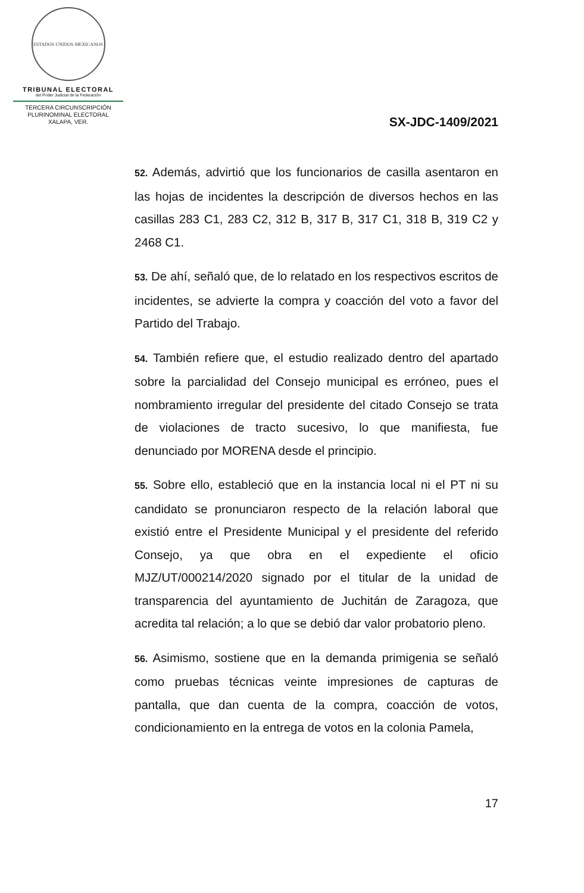ESTADOS UNIDOS MEXICANOS
TRIBUNAL ELECTORAL
del Poder Judicial de la Federación
TERCERA CIRCUNSCRIPCIÓN
PLURINOMINAL ELECTORAL
XALAPA, VER.
SX-JDC-1409/2021
52. Además, advirtió que los funcionarios de casilla asentaron en las hojas de incidentes la descripción de diversos hechos en las casillas 283 C1, 283 C2, 312 B, 317 B, 317 C1, 318 B, 319 C2 y 2468 C1.
53. De ahí, señaló que, de lo relatado en los respectivos escritos de incidentes, se advierte la compra y coacción del voto a favor del Partido del Trabajo.
54. También refiere que, el estudio realizado dentro del apartado sobre la parcialidad del Consejo municipal es erróneo, pues el nombramiento irregular del presidente del citado Consejo se trata de violaciones de tracto sucesivo, lo que manifiesta, fue denunciado por MORENA desde el principio.
55. Sobre ello, estableció que en la instancia local ni el PT ni su candidato se pronunciaron respecto de la relación laboral que existió entre el Presidente Municipal y el presidente del referido Consejo, ya que obra en el expediente el oficio MJZ/UT/000214/2020 signado por el titular de la unidad de transparencia del ayuntamiento de Juchitán de Zaragoza, que acredita tal relación; a lo que se debió dar valor probatorio pleno.
56. Asimismo, sostiene que en la demanda primigenia se señaló como pruebas técnicas veinte impresiones de capturas de pantalla, que dan cuenta de la compra, coacción de votos, condicionamiento en la entrega de votos en la colonia Pamela,
17